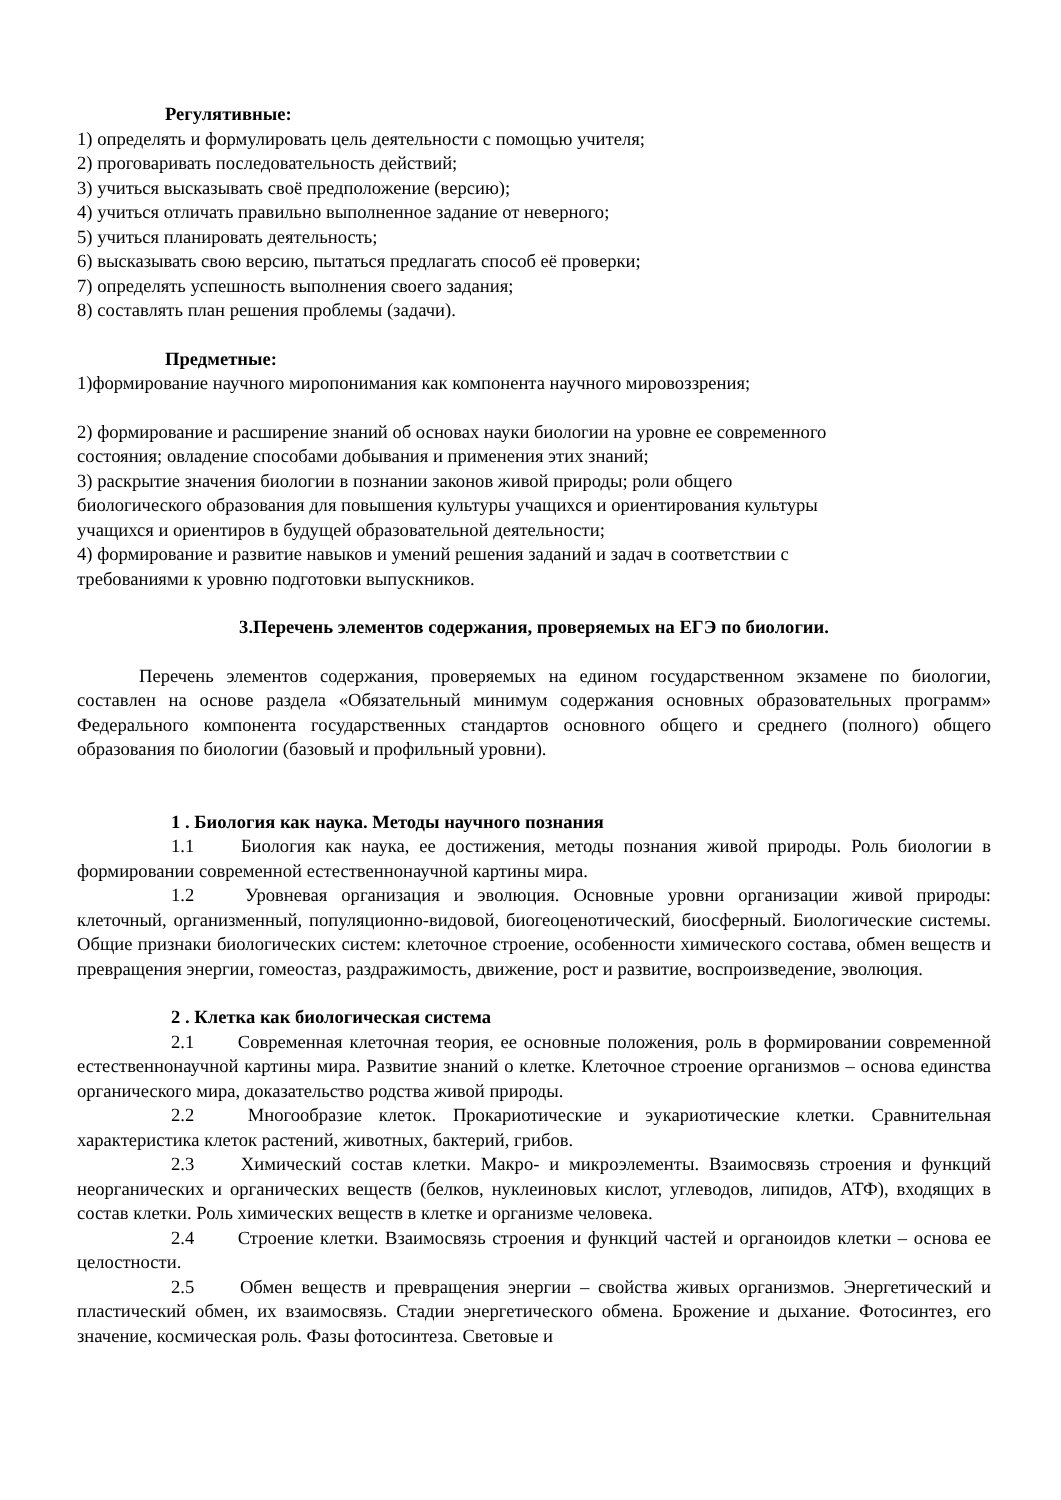Регулятивные:
1) определять и формулировать цель деятельности с помощью учителя;
2) проговаривать последовательность действий;
3) учиться высказывать своё предположение (версию);
4) учиться отличать правильно выполненное задание от неверного;
5) учиться планировать деятельность;
6) высказывать свою версию, пытаться предлагать способ её проверки;
7) определять успешность выполнения своего задания;
8) составлять план решения проблемы (задачи).
Предметные:
1)формирование научного миропонимания как компонента научного мировоззрения;
2) формирование и расширение знаний об основах науки биологии на уровне ее современного
состояния; овладение способами добывания и применения этих знаний;
3) раскрытие значения биологии в познании законов живой природы; роли общего
биологического образования для повышения культуры учащихся и ориентирования культуры
учащихся и ориентиров в будущей образовательной деятельности;
4) формирование и развитие навыков и умений решения заданий и задач в соответствии с
требованиями к уровню подготовки выпускников.
3.Перечень элементов содержания, проверяемых на ЕГЭ по биологии.
Перечень элементов содержания, проверяемых на едином государственном экзамене по биологии, составлен на основе раздела «Обязательный минимум содержания основных образовательных программ» Федерального компонента государственных стандартов основного общего и среднего (полного) общего образования по биологии (базовый и профильный уровни).
1 . Биология как наука. Методы научного познания
1.1 Биология как наука, ее достижения, методы познания живой природы. Роль биологии в формировании современной естественнонаучной картины мира.
1.2 Уровневая организация и эволюция. Основные уровни организации живой природы: клеточный, организменный, популяционно-видовой, биогеоценотический, биосферный. Биологические системы. Общие признаки биологических систем: клеточное строение, особенности химического состава, обмен веществ и превращения энергии, гомеостаз, раздражимость, движение, рост и развитие, воспроизведение, эволюция.
2 . Клетка как биологическая система
2.1 Современная клеточная теория, ее основные положения, роль в формировании современной естественнонаучной картины мира. Развитие знаний о клетке. Клеточное строение организмов – основа единства органического мира, доказательство родства живой природы.
2.2 Многообразие клеток. Прокариотические и эукариотические клетки. Сравнительная характеристика клеток растений, животных, бактерий, грибов.
2.3 Химический состав клетки. Макро- и микроэлементы. Взаимосвязь строения и функций неорганических и органических веществ (белков, нуклеиновых кислот, углеводов, липидов, АТФ), входящих в состав клетки. Роль химических веществ в клетке и организме человека.
2.4 Строение клетки. Взаимосвязь строения и функций частей и органоидов клетки – основа ее целостности.
2.5 Обмен веществ и превращения энергии – свойства живых организмов. Энергетический и пластический обмен, их взаимосвязь. Стадии энергетического обмена. Брожение и дыхание. Фотосинтез, его значение, космическая роль. Фазы фотосинтеза. Световые и